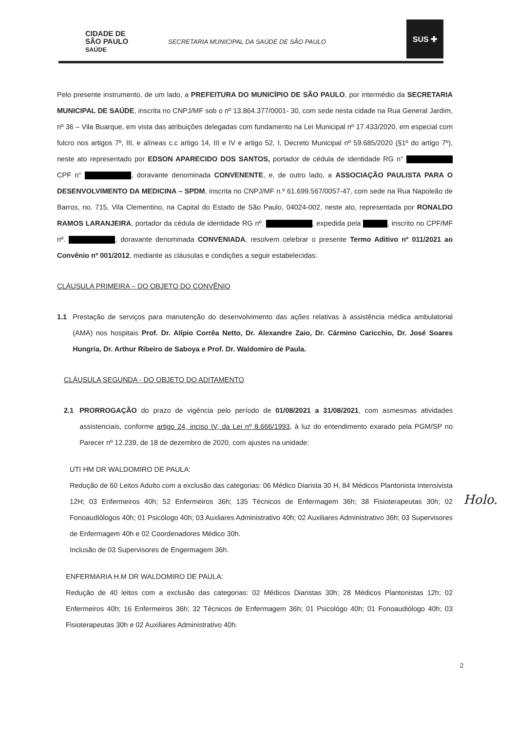CIDADE DE
SÃO PAULO
SAÚDE
SECRETARIA MUNICIPAL DA SAÚDE DE SÃO PAULO
SUS ✚
Pelo presente instrumento, de um lado, a PREFEITURA DO MUNICÍPIO DE SÃO PAULO, por intermédio da SECRETARIA MUNICIPAL DE SAÚDE, inscrita no CNPJ/MF sob o nº 13.864.377/0001- 30, com sede nesta cidade na Rua General Jardim, nº 36 – Vila Buarque, em vista das atribuições delegadas com fundamento na Lei Municipal nº 17.433/2020, em especial com fulcro nos artigos 7º, III, e alíneas c.c artigo 14, III e IV e artigo 52, I, Decreto Municipal nº 59.685/2020 (§1º do artigo 7º), neste ato representado por EDSON APARECIDO DOS SANTOS, portador de cédula de identidade RG n° CPF n° , doravante denominada CONVENENTE, e, de outro lado, a ASSOCIAÇÃO PAULISTA PARA O DESENVOLVIMENTO DA MEDICINA – SPDM, inscrita no CNPJ/MF n.º 61.699.567/0057-47, com sede na Rua Napoleão de Barros, no. 715, Vila Clementino, na Capital do Estado de São Paulo, 04024-002, neste ato, representada por RONALDO RAMOS LARANJEIRA, portador da cédula de identidade RG nº. , expedida pela , inscrito no CPF/MF nº. , doravante denominada CONVENIADA, resolvem celebrar o presente Termo Aditivo nº 011/2021 ao Convênio nº 001/2012, mediante as cláusulas e condições a seguir estabelecidas:
CLÁUSULA PRIMEIRA – DO OBJETO DO CONVÊNIO
1.1 Prestação de serviços para manutenção do desenvolvimento das ações relativas à assistência médica ambulatorial (AMA) nos hospitais Prof. Dr. Alípio Corrêa Netto, Dr. Alexandre Zaio, Dr. Cármino Caricchio, Dr. José Soares Hungria, Dr. Arthur Ribeiro de Saboya e Prof. Dr. Waldomiro de Paula.
CLÁUSULA SEGUNDA - DO OBJETO DO ADITAMENTO
2.1 PRORROGAÇÃO do prazo de vigência pelo período de 01/08/2021 a 31/08/2021, com asmesmas atividades assistenciais, conforme artigo 24, inciso IV, da Lei nº 8.666/1993, à luz do entendimento exarado pela PGM/SP no Parecer nº 12.239, de 18 de dezembro de 2020, com ajustes na unidade:
UTI HM DR WALDOMIRO DE PAULA:
Redução de 60 Leitos Adulto com a exclusão das categorias: 06 Médico Diarista 30 H, 84 Médicos Plantonista Intensivista 12H; 03 Enfermeiros 40h; 52 Enfermeiros 36h; 135 Técnicos de Enfermagem 36h; 38 Fisioterapeutas 30h; 02 Fonoaudiólogos 40h; 01 Psicólogo 40h; 03 Auxliares Administrativo 40h; 02 Auxiliares Administrativo 36h; 03 Supervisores de Enfermagem 40h e 02 Coordenadores Médico 30h.
Inclusão de 03 Supervisores de Engermagem 36h.
ENFERMARIA H.M DR WALDOMIRO DE PAULA:
Redução de 40 leitos com a exclusão das categorias: 02 Médicos Diaristas 30h; 28 Médicos Plantonistas 12h; 02 Enfermeiros 40h; 16 Enfermeiros 36h; 32 Técnicos de Enfermagem 36h; 01 Psicológo 40h; 01 Fonoaudiólogo 40h; 03 Fisioterapeutas 30h e 02 Auxiliares Administrativo 40h.
Holo.
2